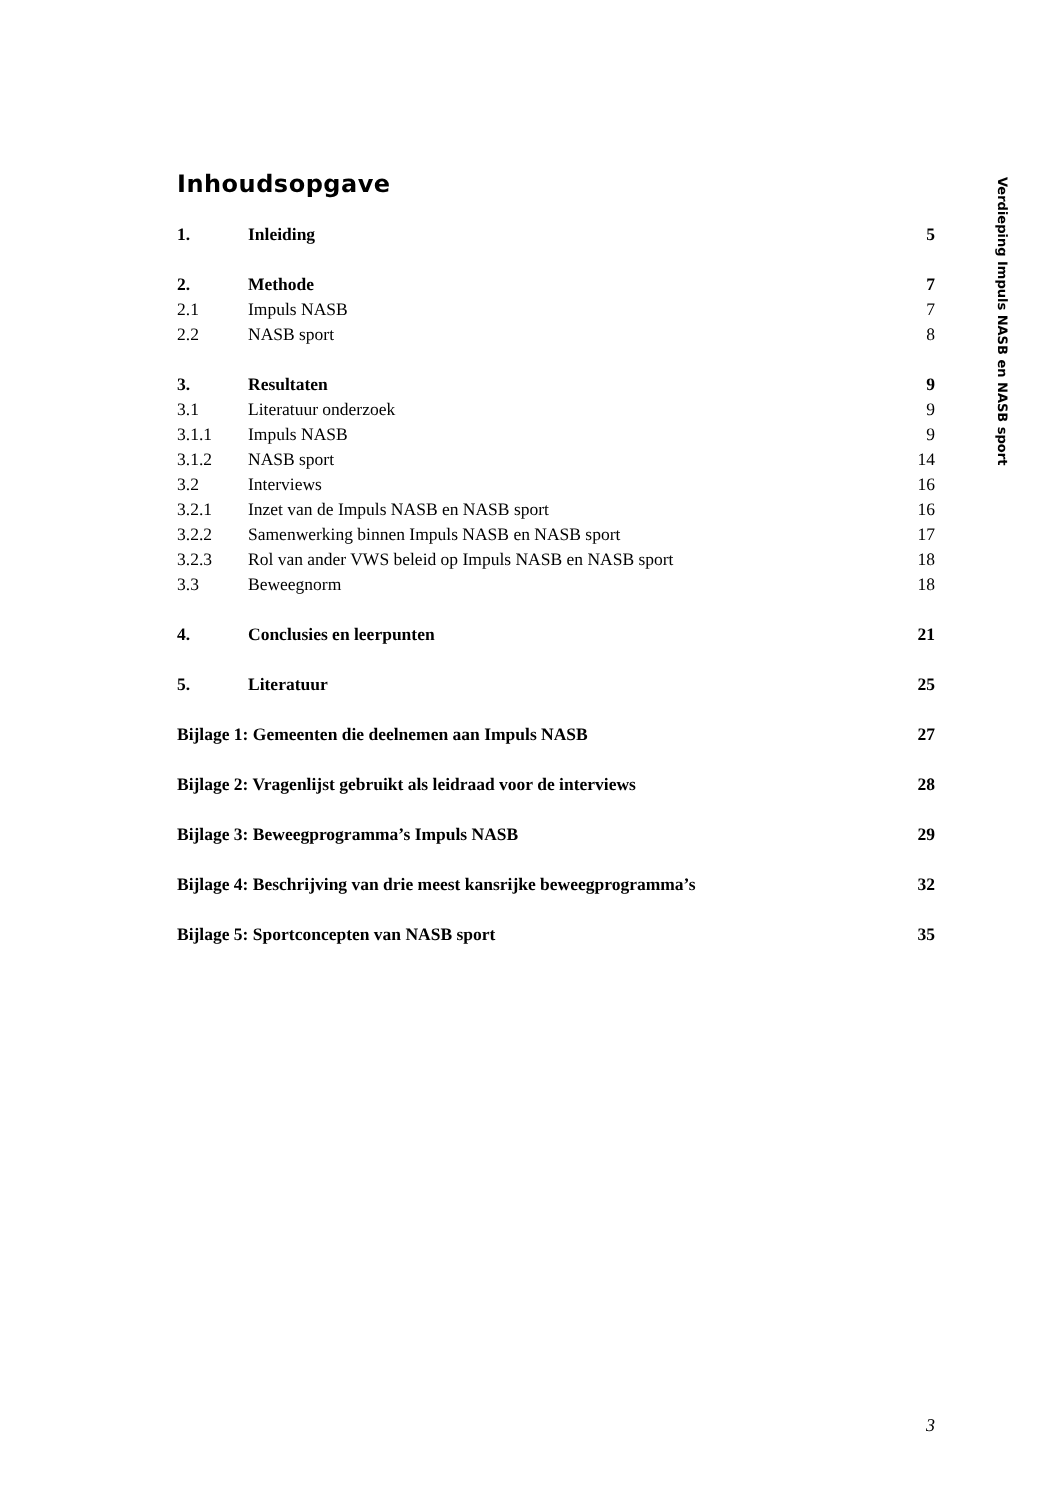Inhoudsopgave
| 1. | Inleiding | 5 |
| 2. | Methode | 7 |
| 2.1 | Impuls NASB | 7 |
| 2.2 | NASB sport | 8 |
| 3. | Resultaten | 9 |
| 3.1 | Literatuur onderzoek | 9 |
| 3.1.1 | Impuls NASB | 9 |
| 3.1.2 | NASB sport | 14 |
| 3.2 | Interviews | 16 |
| 3.2.1 | Inzet van de Impuls NASB en NASB sport | 16 |
| 3.2.2 | Samenwerking binnen Impuls NASB en NASB sport | 17 |
| 3.2.3 | Rol van ander VWS beleid op Impuls NASB en NASB sport | 18 |
| 3.3 | Beweegnorm | 18 |
| 4. | Conclusies en leerpunten | 21 |
| 5. | Literatuur | 25 |
| Bijlage 1: Gemeenten die deelnemen aan Impuls NASB | | 27 |
| Bijlage 2: Vragenlijst gebruikt als leidraad voor de interviews | | 28 |
| Bijlage 3: Beweegprogramma’s Impuls NASB | | 29 |
| Bijlage 4: Beschrijving van drie meest kansrijke beweegprogramma’s | | 32 |
| Bijlage 5: Sportconcepten van NASB sport | | 35 |
Verdieping Impuls NASB en NASB sport
3